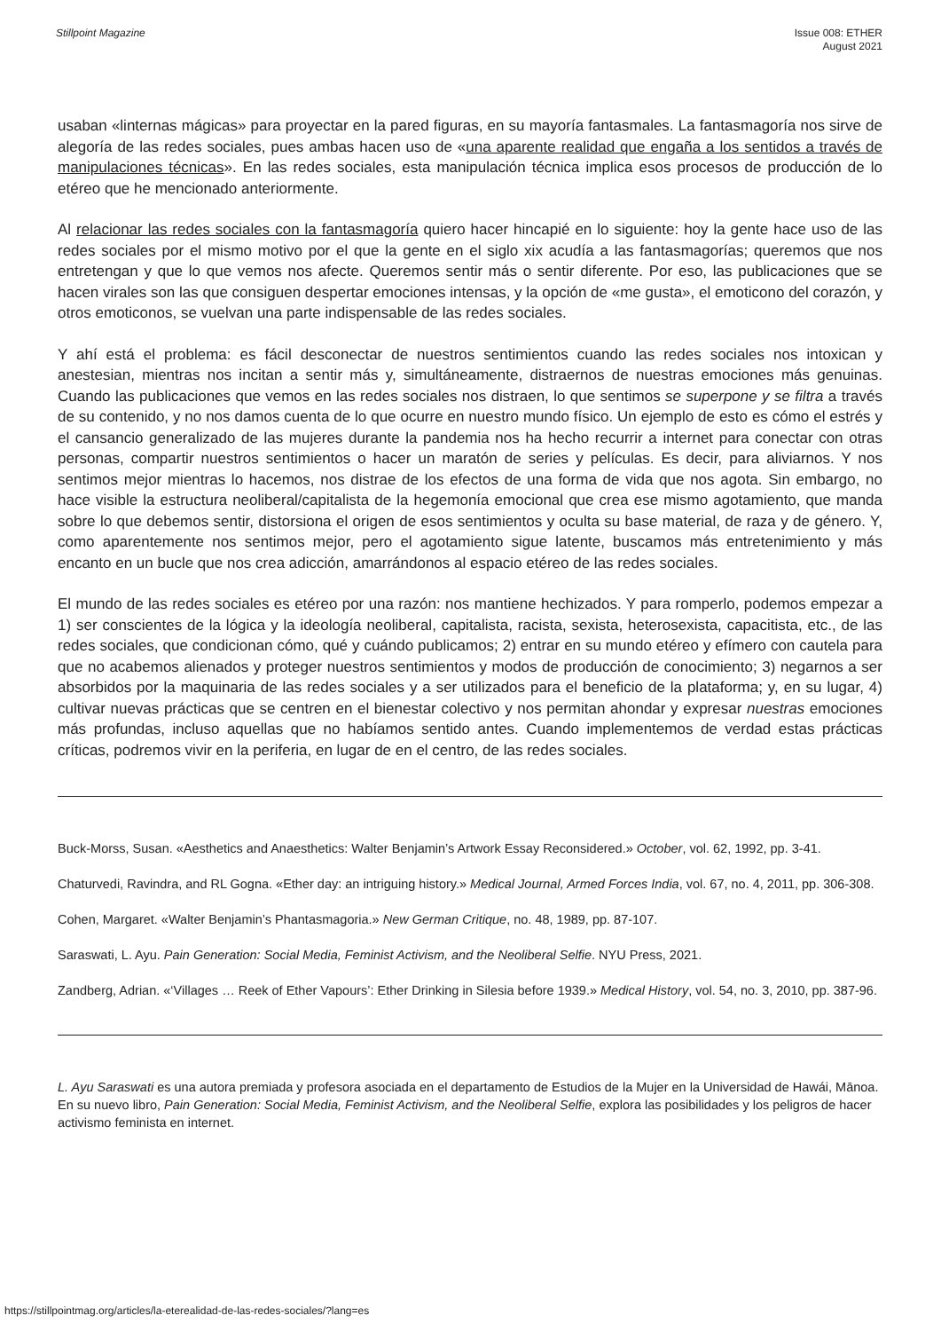Stillpoint Magazine Issue 008: ETHER
August 2021
usaban «linternas mágicas» para proyectar en la pared figuras, en su mayoría fantasmales. La fantasmagoría nos sirve de alegoría de las redes sociales, pues ambas hacen uso de «una aparente realidad que engaña a los sentidos a través de manipulaciones técnicas». En las redes sociales, esta manipulación técnica implica esos procesos de producción de lo etéreo que he mencionado anteriormente.
Al relacionar las redes sociales con la fantasmagoría quiero hacer hincapié en lo siguiente: hoy la gente hace uso de las redes sociales por el mismo motivo por el que la gente en el siglo xix acudía a las fantasmagorías; queremos que nos entretengan y que lo que vemos nos afecte. Queremos sentir más o sentir diferente. Por eso, las publicaciones que se hacen virales son las que consiguen despertar emociones intensas, y la opción de «me gusta», el emoticono del corazón, y otros emoticonos, se vuelvan una parte indispensable de las redes sociales.
Y ahí está el problema: es fácil desconectar de nuestros sentimientos cuando las redes sociales nos intoxican y anestesian, mientras nos incitan a sentir más y, simultáneamente, distraernos de nuestras emociones más genuinas. Cuando las publicaciones que vemos en las redes sociales nos distraen, lo que sentimos se superpone y se filtra a través de su contenido, y no nos damos cuenta de lo que ocurre en nuestro mundo físico. Un ejemplo de esto es cómo el estrés y el cansancio generalizado de las mujeres durante la pandemia nos ha hecho recurrir a internet para conectar con otras personas, compartir nuestros sentimientos o hacer un maratón de series y películas. Es decir, para aliviarnos. Y nos sentimos mejor mientras lo hacemos, nos distrae de los efectos de una forma de vida que nos agota. Sin embargo, no hace visible la estructura neoliberal/capitalista de la hegemonía emocional que crea ese mismo agotamiento, que manda sobre lo que debemos sentir, distorsiona el origen de esos sentimientos y oculta su base material, de raza y de género. Y, como aparentemente nos sentimos mejor, pero el agotamiento sigue latente, buscamos más entretenimiento y más encanto en un bucle que nos crea adicción, amarrándonos al espacio etéreo de las redes sociales.
El mundo de las redes sociales es etéreo por una razón: nos mantiene hechizados. Y para romperlo, podemos empezar a 1) ser conscientes de la lógica y la ideología neoliberal, capitalista, racista, sexista, heterosexista, capacitista, etc., de las redes sociales, que condicionan cómo, qué y cuándo publicamos; 2) entrar en su mundo etéreo y efímero con cautela para que no acabemos alienados y proteger nuestros sentimientos y modos de producción de conocimiento; 3) negarnos a ser absorbidos por la maquinaria de las redes sociales y a ser utilizados para el beneficio de la plataforma; y, en su lugar, 4) cultivar nuevas prácticas que se centren en el bienestar colectivo y nos permitan ahondar y expresar nuestras emociones más profundas, incluso aquellas que no habíamos sentido antes. Cuando implementemos de verdad estas prácticas críticas, podremos vivir en la periferia, en lugar de en el centro, de las redes sociales.
Buck-Morss, Susan. «Aesthetics and Anaesthetics: Walter Benjamin’s Artwork Essay Reconsidered.» October, vol. 62, 1992, pp. 3-41.
Chaturvedi, Ravindra, and RL Gogna. «Ether day: an intriguing history.» Medical Journal, Armed Forces India, vol. 67, no. 4, 2011, pp. 306-308.
Cohen, Margaret. «Walter Benjamin’s Phantasmagoria.» New German Critique, no. 48, 1989, pp. 87-107.
Saraswati, L. Ayu. Pain Generation: Social Media, Feminist Activism, and the Neoliberal Selfie. NYU Press, 2021.
Zandberg, Adrian. «‘Villages … Reek of Ether Vapours’: Ether Drinking in Silesia before 1939.» Medical History, vol. 54, no. 3, 2010, pp. 387-96.
L. Ayu Saraswati es una autora premiada y profesora asociada en el departamento de Estudios de la Mujer en la Universidad de Hawái, Mānoa. En su nuevo libro, Pain Generation: Social Media, Feminist Activism, and the Neoliberal Selfie, explora las posibilidades y los peligros de hacer activismo feminista en internet.
https://stillpointmag.org/articles/la-eterealidad-de-las-redes-sociales/?lang=es